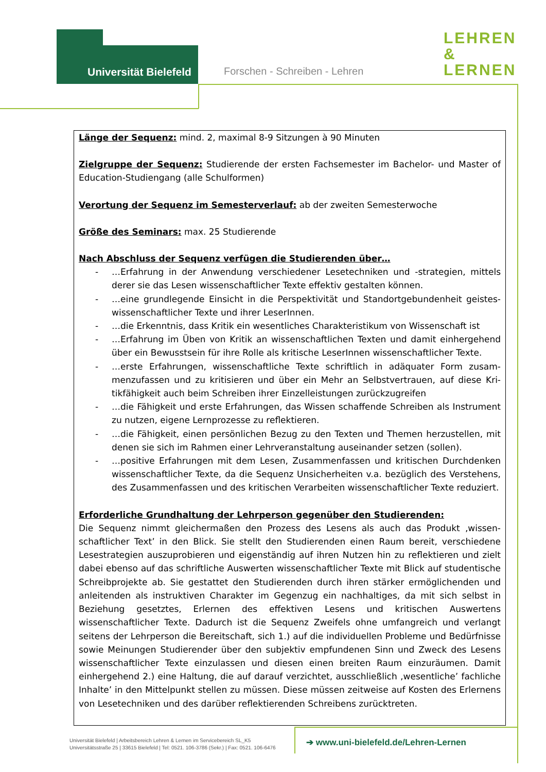Universität Bielefeld Forschen - Schreiben - Lehren
LEHREN
&
LERNEN
Länge der Sequenz: mind. 2, maximal 8-9 Sitzungen à 90 Minuten
Zielgruppe der Sequenz: Studierende der ersten Fachsemester im Bachelor- und Master of Education-Studiengang (alle Schulformen)
Verortung der Sequenz im Semesterverlauf: ab der zweiten Semesterwoche
Größe des Seminars: max. 25 Studierende
Nach Abschluss der Sequenz verfügen die Studierenden über…
- …Erfahrung in der Anwendung verschiedener Lesetechniken und -strategien, mittels derer sie das Lesen wissenschaftlicher Texte effektiv gestalten können.
- …eine grundlegende Einsicht in die Perspektivität und Standortgebundenheit geistes­wissenschaftlicher Texte und ihrer LeserInnen.
- …die Erkenntnis, dass Kritik ein wesentliches Charakteristikum von Wissenschaft ist
- …Erfahrung im Üben von Kritik an wissenschaftlichen Texten und damit einhergehend über ein Bewusstsein für ihre Rolle als kritische LeserInnen wissenschaftlicher Texte.
- …erste Erfahrungen, wissenschaftliche Texte schriftlich in adäquater Form zusam­menzufassen und zu kritisieren und über ein Mehr an Selbstvertrauen, auf diese Kri­tikfähigkeit auch beim Schreiben ihrer Einzelleistungen zurückzugreifen
- …die Fähigkeit und erste Erfahrungen, das Wissen schaffende Schreiben als Instru­ment zu nutzen, eigene Lernprozesse zu reflektieren.
- …die Fähigkeit, einen persönlichen Bezug zu den Texten und Themen herzustellen, mit denen sie sich im Rahmen einer Lehrveranstaltung auseinander setzen (sollen).
- …positive Erfahrungen mit dem Lesen, Zusammenfassen und kritischen Durchdenken wissenschaftlicher Texte, da die Sequenz Unsicherheiten v.a. bezüglich des Verste­hens, des Zusammenfassen und des kritischen Verarbeiten wissenschaftlicher Texte reduziert.
Erforderliche Grundhaltung der Lehrperson gegenüber den Studierenden:
Die Sequenz nimmt gleichermaßen den Prozess des Lesens als auch das Produkt ‚wissen­schaftlicher Text’ in den Blick. Sie stellt den Studierenden einen Raum bereit, verschiedene Lesestrategien auszuprobieren und eigenständig auf ihren Nutzen hin zu reflektieren und zielt dabei ebenso auf das schriftliche Auswerten wissenschaftlicher Texte mit Blick auf stu­dentische Schreibprojekte ab. Sie gestattet den Studierenden durch ihren stärker ermög­lichenden und anleitenden als instruktiven Charakter im Gegenzug ein nachhaltiges, da mit sich selbst in Beziehung gesetztes, Erlernen des effektiven Lesens und kritischen Auswertens wissenschaftlicher Texte. Dadurch ist die Sequenz Zweifels ohne umfangreich und verlangt seitens der Lehrperson die Bereitschaft, sich 1.) auf die individuellen Probleme und Bedürf­nisse sowie Meinungen Studierender über den subjektiv empfundenen Sinn und Zweck des Lesens wissenschaftlicher Texte einzulassen und diesen einen breiten Raum einzuräumen. Damit einhergehend 2.) eine Haltung, die auf darauf verzichtet, ausschließlich ‚wesentliche’ fachliche Inhalte’ in den Mittelpunkt stellen zu müssen. Diese müssen zeitweise auf Kosten des Erlernens von Lesetechniken und des darüber reflektierenden Schreibens zurücktreten.
Universität Bielefeld | Arbeitsbereich Lehren & Lernen im Servicebereich SL_K5
Universitätsstraße 25 | 33615 Bielefeld | Tel: 0521. 106-3786 (Sekr.) | Fax: 0521. 106-6476
➔ www.uni-bielefeld.de/Lehren-Lernen